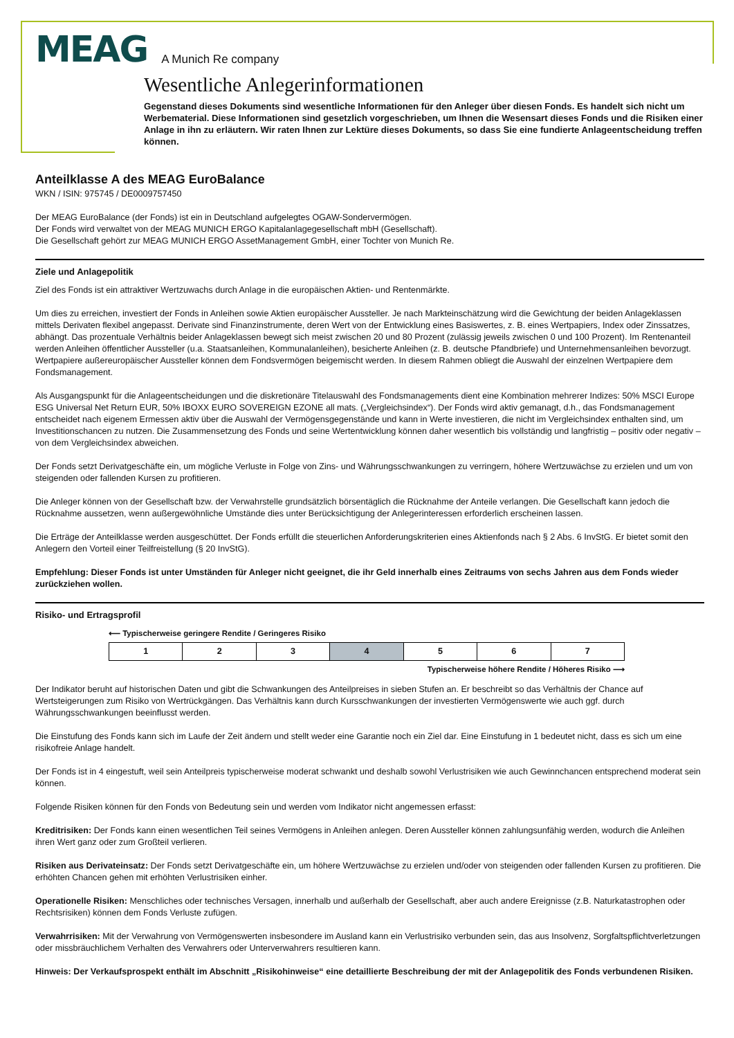MEAG A Munich Re company
Wesentliche Anlegerinformationen
Gegenstand dieses Dokuments sind wesentliche Informationen für den Anleger über diesen Fonds. Es handelt sich nicht um Werbematerial. Diese Informationen sind gesetzlich vorgeschrieben, um Ihnen die Wesensart dieses Fonds und die Risiken einer Anlage in ihn zu erläutern. Wir raten Ihnen zur Lektüre dieses Dokuments, so dass Sie eine fundierte Anlageentscheidung treffen können.
Anteilklasse A des MEAG EuroBalance
WKN / ISIN: 975745 / DE0009757450
Der MEAG EuroBalance (der Fonds) ist ein in Deutschland aufgelegtes OGAW-Sondervermögen.
Der Fonds wird verwaltet von der MEAG MUNICH ERGO Kapitalanlagegesellschaft mbH (Gesellschaft).
Die Gesellschaft gehört zur MEAG MUNICH ERGO AssetManagement GmbH, einer Tochter von Munich Re.
Ziele und Anlagepolitik
Ziel des Fonds ist ein attraktiver Wertzuwachs durch Anlage in die europäischen Aktien- und Rentenmärkte.
Um dies zu erreichen, investiert der Fonds in Anleihen sowie Aktien europäischer Aussteller. Je nach Markteinschätzung wird die Gewichtung der beiden Anlageklassen mittels Derivaten flexibel angepasst. Derivate sind Finanzinstrumente, deren Wert von der Entwicklung eines Basiswertes, z. B. eines Wertpapiers, Index oder Zinssatzes, abhängt. Das prozentuale Verhältnis beider Anlageklassen bewegt sich meist zwischen 20 und 80 Prozent (zulässig jeweils zwischen 0 und 100 Prozent). Im Rentenanteil werden Anleihen öffentlicher Aussteller (u.a. Staatsanleihen, Kommunalanleihen), besicherte Anleihen (z. B. deutsche Pfandbriefe) und Unternehmensanleihen bevorzugt. Wertpapiere außereuropäischer Aussteller können dem Fondsvermögen beigemischt werden. In diesem Rahmen obliegt die Auswahl der einzelnen Wertpapiere dem Fondsmanagement.
Als Ausgangspunkt für die Anlageentscheidungen und die diskretionäre Titelauswahl des Fondsmanagements dient eine Kombination mehrerer Indizes: 50% MSCI Europe ESG Universal Net Return EUR, 50% IBOXX EURO SOVEREIGN EZONE all mats. („Vergleichsindex“). Der Fonds wird aktiv gemanagt, d.h., das Fondsmanagement entscheidet nach eigenem Ermessen aktiv über die Auswahl der Vermögensgegenstände und kann in Werte investieren, die nicht im Vergleichsindex enthalten sind, um Investitionschancen zu nutzen. Die Zusammensetzung des Fonds und seine Wertentwicklung können daher wesentlich bis vollständig und langfristig – positiv oder negativ – von dem Vergleichsindex abweichen.
Der Fonds setzt Derivatgeschäfte ein, um mögliche Verluste in Folge von Zins- und Währungsschwankungen zu verringern, höhere Wertzuwächse zu erzielen und um von steigenden oder fallenden Kursen zu profitieren.
Die Anleger können von der Gesellschaft bzw. der Verwahrstelle grundsätzlich börsentäglich die Rücknahme der Anteile verlangen. Die Gesellschaft kann jedoch die Rücknahme aussetzen, wenn außergewöhnliche Umstände dies unter Berücksichtigung der Anlegerinteressen erforderlich erscheinen lassen.
Die Erträge der Anteilklasse werden ausgeschüttet. Der Fonds erfüllt die steuerlichen Anforderungskriterien eines Aktienfonds nach § 2 Abs. 6 InvStG. Er bietet somit den Anlegern den Vorteil einer Teilfreistellung (§ 20 InvStG).
Empfehlung: Dieser Fonds ist unter Umständen für Anleger nicht geeignet, die ihr Geld innerhalb eines Zeitraums von sechs Jahren aus dem Fonds wieder zurückziehen wollen.
Risiko- und Ertragsprofil
⟵ Typischerweise geringere Rendite / Geringeres Risiko
| 1 | 2 | 3 | 4 | 5 | 6 | 7 |
Typischerweise höhere Rendite / Höheres Risiko ⟶
Der Indikator beruht auf historischen Daten und gibt die Schwankungen des Anteilpreises in sieben Stufen an. Er beschreibt so das Verhältnis der Chance auf Wertsteigerungen zum Risiko von Wertrückgängen. Das Verhältnis kann durch Kursschwankungen der investierten Vermögenswerte wie auch ggf. durch Währungsschwankungen beeinflusst werden.
Die Einstufung des Fonds kann sich im Laufe der Zeit ändern und stellt weder eine Garantie noch ein Ziel dar. Eine Einstufung in 1 bedeutet nicht, dass es sich um eine risikofreie Anlage handelt.
Der Fonds ist in 4 eingestuft, weil sein Anteilpreis typischerweise moderat schwankt und deshalb sowohl Verlustrisiken wie auch Gewinnchancen entsprechend moderat sein können.
Folgende Risiken können für den Fonds von Bedeutung sein und werden vom Indikator nicht angemessen erfasst:
Kreditrisiken: Der Fonds kann einen wesentlichen Teil seines Vermögens in Anleihen anlegen. Deren Aussteller können zahlungsunfähig werden, wodurch die Anleihen ihren Wert ganz oder zum Großteil verlieren.
Risiken aus Derivateinsatz: Der Fonds setzt Derivatgeschäfte ein, um höhere Wertzuwächse zu erzielen und/oder von steigenden oder fallenden Kursen zu profitieren. Die erhöhten Chancen gehen mit erhöhten Verlustrisiken einher.
Operationelle Risiken: Menschliches oder technisches Versagen, innerhalb und außerhalb der Gesellschaft, aber auch andere Ereignisse (z.B. Naturkatastrophen oder Rechtsrisiken) können dem Fonds Verluste zufügen.
Verwahrrisiken: Mit der Verwahrung von Vermögenswerten insbesondere im Ausland kann ein Verlustrisiko verbunden sein, das aus Insolvenz, Sorgfaltspflichtverletzungen oder missbräuchlichem Verhalten des Verwahrers oder Unterverwahrers resultieren kann.
Hinweis: Der Verkaufsprospekt enthält im Abschnitt „Risikohinweise“ eine detaillierte Beschreibung der mit der Anlagepolitik des Fonds verbundenen Risiken.